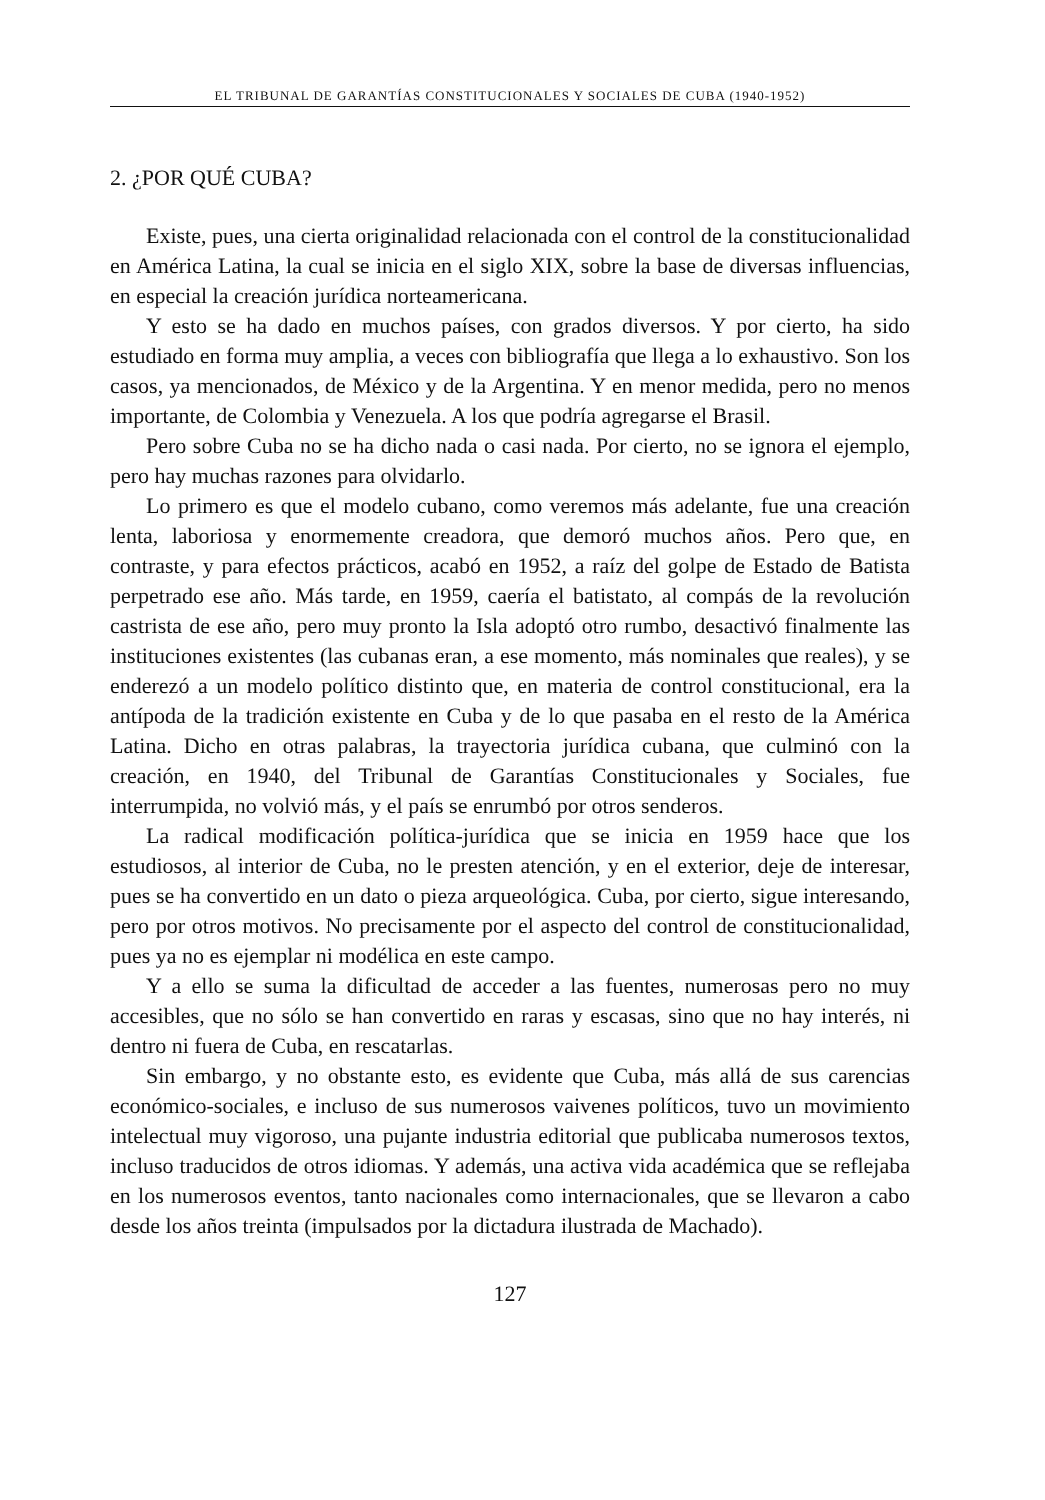EL TRIBUNAL DE GARANTÍAS CONSTITUCIONALES Y SOCIALES DE CUBA (1940-1952)
2. ¿POR QUÉ CUBA?
Existe, pues, una cierta originalidad relacionada con el control de la constitucionalidad en América Latina, la cual se inicia en el siglo XIX, sobre la base de diversas influencias, en especial la creación jurídica norteamericana.
Y esto se ha dado en muchos países, con grados diversos. Y por cierto, ha sido estudiado en forma muy amplia, a veces con bibliografía que llega a lo exhaustivo. Son los casos, ya mencionados, de México y de la Argentina. Y en menor medida, pero no menos importante, de Colombia y Venezuela. A los que podría agregarse el Brasil.
Pero sobre Cuba no se ha dicho nada o casi nada. Por cierto, no se ignora el ejemplo, pero hay muchas razones para olvidarlo.
Lo primero es que el modelo cubano, como veremos más adelante, fue una creación lenta, laboriosa y enormemente creadora, que demoró muchos años. Pero que, en contraste, y para efectos prácticos, acabó en 1952, a raíz del golpe de Estado de Batista perpetrado ese año. Más tarde, en 1959, caería el batistato, al compás de la revolución castrista de ese año, pero muy pronto la Isla adoptó otro rumbo, desactivó finalmente las instituciones existentes (las cubanas eran, a ese momento, más nominales que reales), y se enderezó a un modelo político distinto que, en materia de control constitucional, era la antípoda de la tradición existente en Cuba y de lo que pasaba en el resto de la América Latina. Dicho en otras palabras, la trayectoria jurídica cubana, que culminó con la creación, en 1940, del Tribunal de Garantías Constitucionales y Sociales, fue interrumpida, no volvió más, y el país se enrumbó por otros senderos.
La radical modificación política-jurídica que se inicia en 1959 hace que los estudiosos, al interior de Cuba, no le presten atención, y en el exterior, deje de interesar, pues se ha convertido en un dato o pieza arqueológica. Cuba, por cierto, sigue interesando, pero por otros motivos. No precisamente por el aspecto del control de constitucionalidad, pues ya no es ejemplar ni modélica en este campo.
Y a ello se suma la dificultad de acceder a las fuentes, numerosas pero no muy accesibles, que no sólo se han convertido en raras y escasas, sino que no hay interés, ni dentro ni fuera de Cuba, en rescatarlas.
Sin embargo, y no obstante esto, es evidente que Cuba, más allá de sus carencias económico-sociales, e incluso de sus numerosos vaivenes políticos, tuvo un movimiento intelectual muy vigoroso, una pujante industria editorial que publicaba numerosos textos, incluso traducidos de otros idiomas. Y además, una activa vida académica que se reflejaba en los numerosos eventos, tanto nacionales como internacionales, que se llevaron a cabo desde los años treinta (impulsados por la dictadura ilustrada de Machado).
127